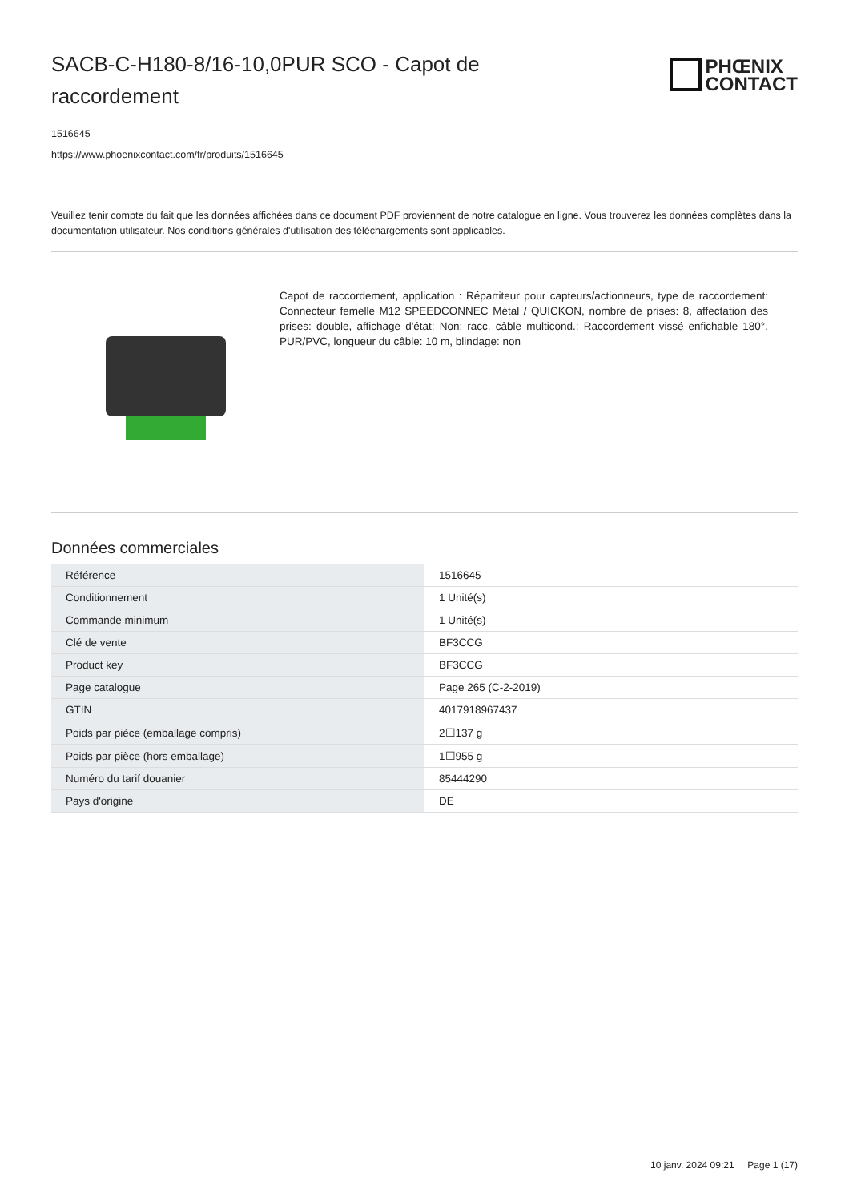SACB-C-H180-8/16-10,0PUR SCO - Capot de raccordement
PHŒNIX
CONTACT
1516645
https://www.phoenixcontact.com/fr/produits/1516645
Veuillez tenir compte du fait que les données affichées dans ce document PDF proviennent de notre catalogue en ligne. Vous trouverez les données complètes dans la documentation utilisateur. Nos conditions générales d'utilisation des téléchargements sont applicables.
Capot de raccordement, application : Répartiteur pour capteurs/actionneurs, type de raccordement: Connecteur femelle M12 SPEEDCONNEC Métal / QUICKON, nombre de prises: 8, affectation des prises: double, affichage d'état: Non; racc. câble multicond.: Raccordement vissé enfichable 180°, PUR/PVC, longueur du câble: 10 m, blindage: non
Données commerciales
| Référence | 1516645 |
| Conditionnement | 1 Unité(s) |
| Commande minimum | 1 Unité(s) |
| Clé de vente | BF3CCG |
| Product key | BF3CCG |
| Page catalogue | Page 265 (C-2-2019) |
| GTIN | 4017918967437 |
| Poids par pièce (emballage compris) | 2☐137 g |
| Poids par pièce (hors emballage) | 1☐955 g |
| Numéro du tarif douanier | 85444290 |
| Pays d'origine | DE |
10 janv. 2024 09:21 Page 1 (17)